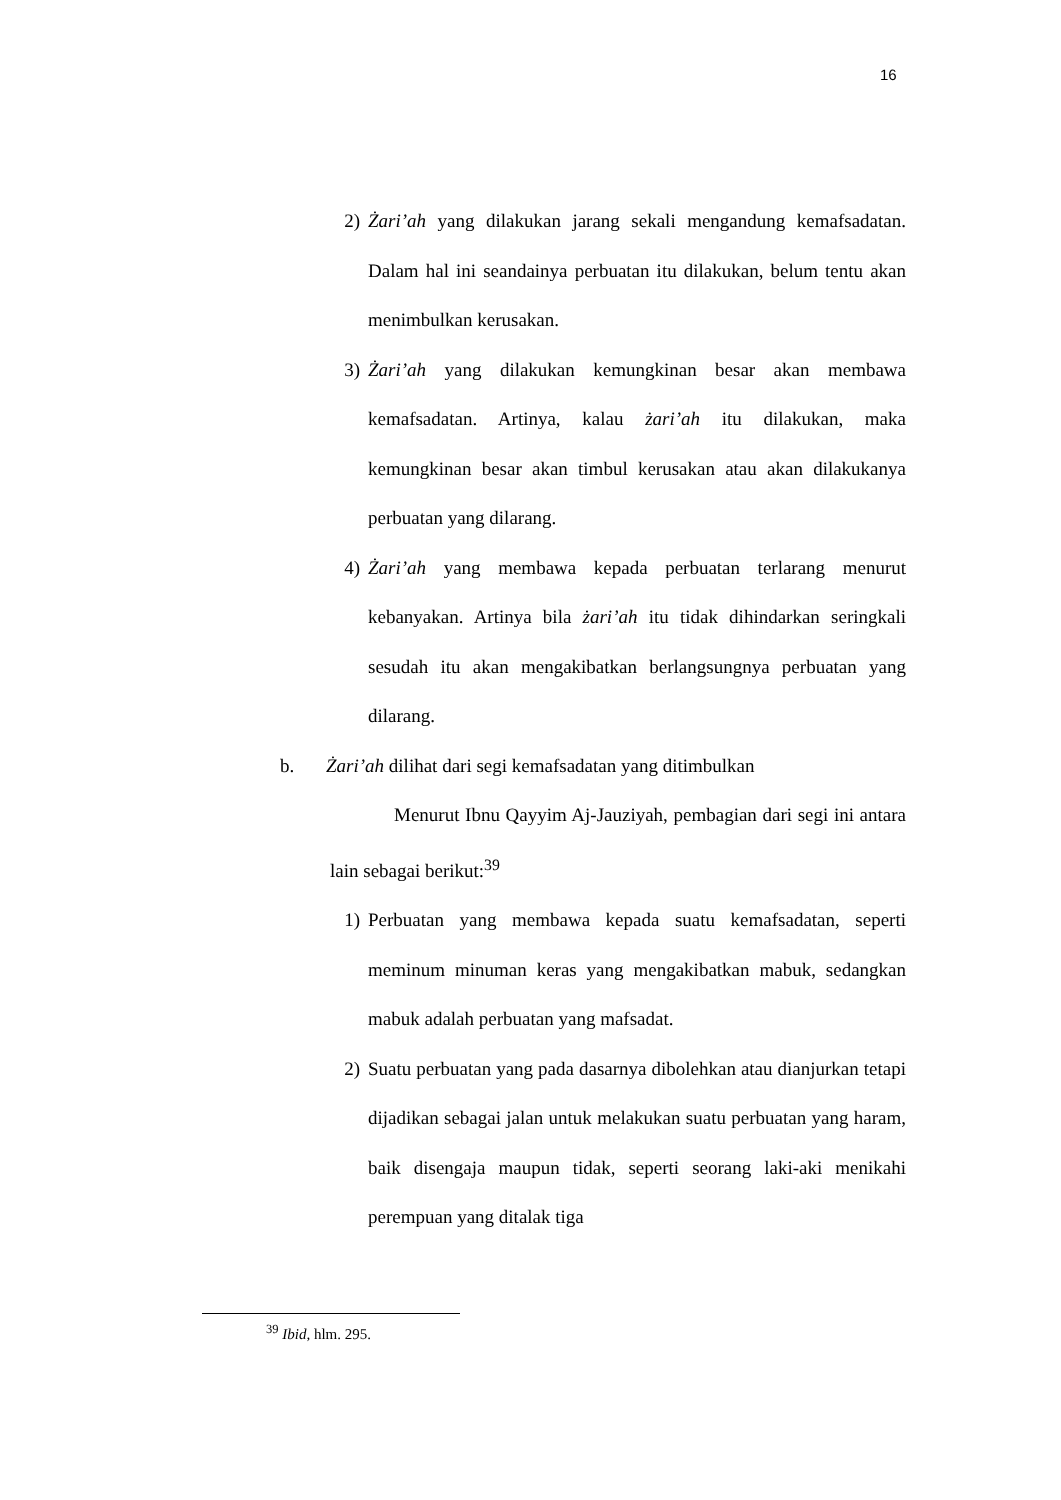16
2) Żari’ah yang dilakukan jarang sekali mengandung kemafsadatan. Dalam hal ini seandainya perbuatan itu dilakukan, belum tentu akan menimbulkan kerusakan.
3) Żari’ah yang dilakukan kemungkinan besar akan membawa kemafsadatan. Artinya, kalau żari’ah itu dilakukan, maka kemungkinan besar akan timbul kerusakan atau akan dilakukanya perbuatan yang dilarang.
4) Żari’ah yang membawa kepada perbuatan terlarang menurut kebanyakan. Artinya bila żari’ah itu tidak dihindarkan seringkali sesudah itu akan mengakibatkan berlangsungnya perbuatan yang dilarang.
b. Żari’ah dilihat dari segi kemafsadatan yang ditimbulkan
Menurut Ibnu Qayyim Aj-Jauziyah, pembagian dari segi ini antara lain sebagai berikut:<sup>39</sup>
1) Perbuatan yang membawa kepada suatu kemafsadatan, seperti meminum minuman keras yang mengakibatkan mabuk, sedangkan mabuk adalah perbuatan yang mafsadat.
2) Suatu perbuatan yang pada dasarnya dibolehkan atau dianjurkan tetapi dijadikan sebagai jalan untuk melakukan suatu perbuatan yang haram, baik disengaja maupun tidak, seperti seorang laki-aki menikahi perempuan yang ditalak tiga
<sup>39</sup> Ibid, hlm. 295.